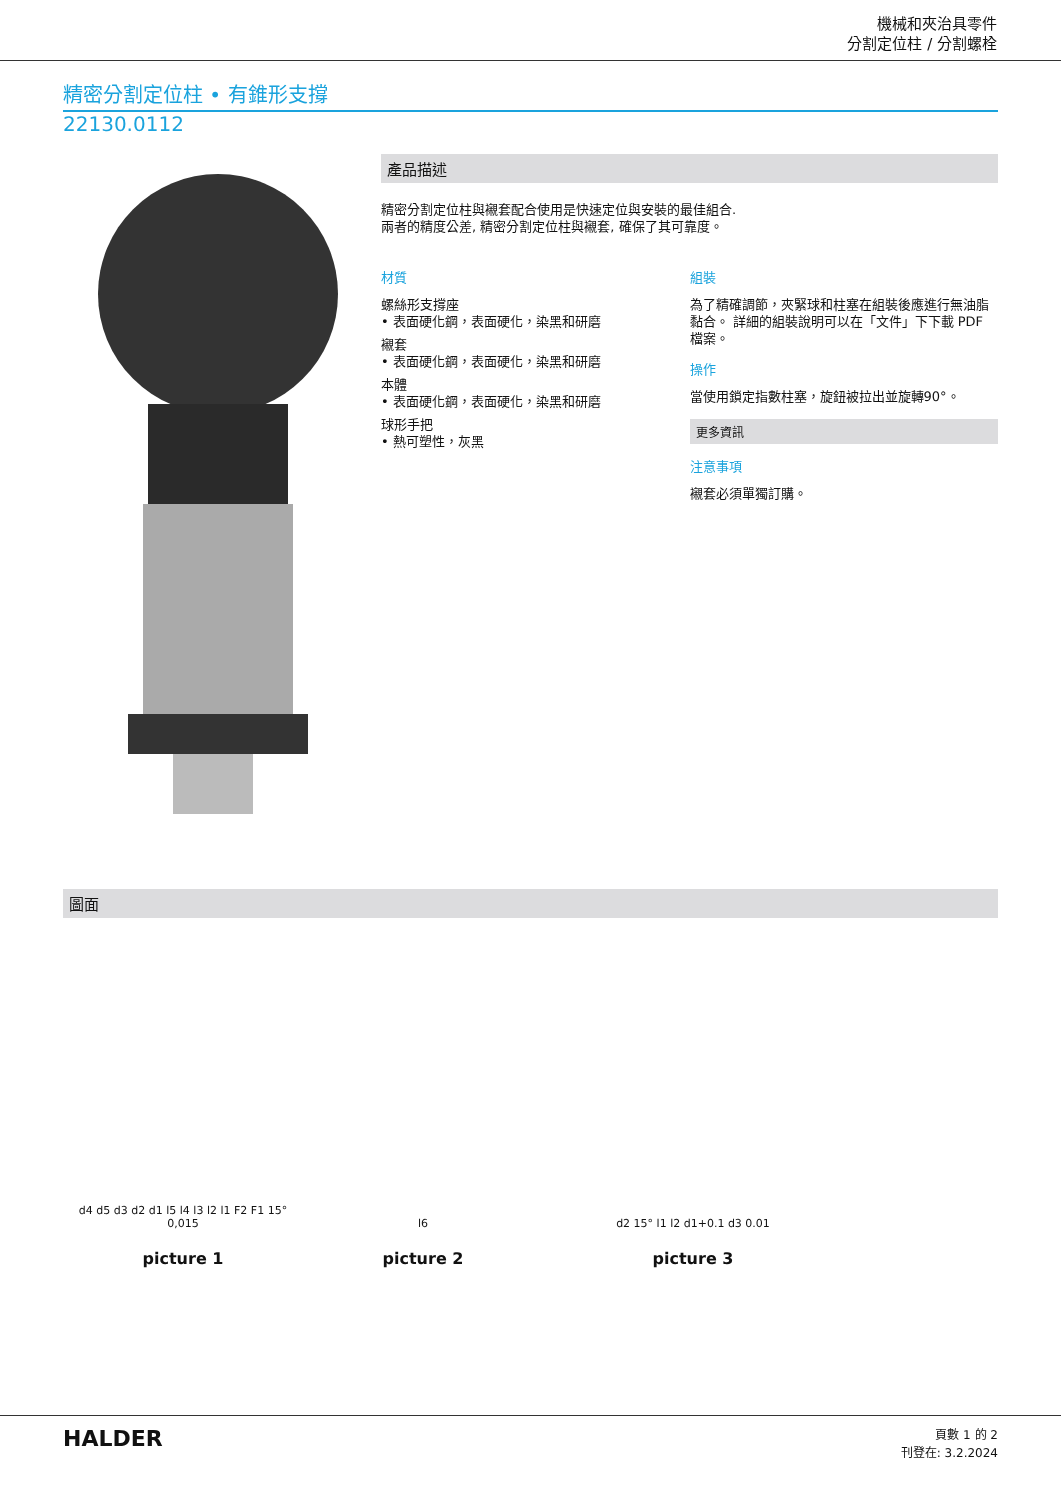機械和夾治具零件
分割定位柱 / 分割螺栓
精密分割定位柱 • 有錐形支撐
22130.0112
產品描述
精密分割定位柱與襯套配合使用是快速定位與安裝的最佳組合.
兩者的精度公差, 精密分割定位柱與襯套, 確保了其可靠度。
材質
螺絲形支撐座
• 表面硬化鋼，表面硬化，染黑和研磨
襯套
• 表面硬化鋼，表面硬化，染黑和研磨
本體
• 表面硬化鋼，表面硬化，染黑和研磨
球形手把
• 熱可塑性，灰黑
組裝
為了精確調節，夾緊球和柱塞在組裝後應進行無油脂黏合。 詳細的組裝說明可以在「文件」下下載 PDF 檔案。
操作
當使用鎖定指數柱塞，旋鈕被拉出並旋轉90°。
更多資訊
注意事項
襯套必須單獨訂購。
圖面
d4 d5 d3 d2 d1 l5 l4 l3 l2 l1 F2 F1 15° 0,015
picture 1
l6
picture 2
d2 15° l1 l2 d1+0.1 d3 0.01
picture 3
HALDER
頁數 1 的 2
刊登在: 3.2.2024